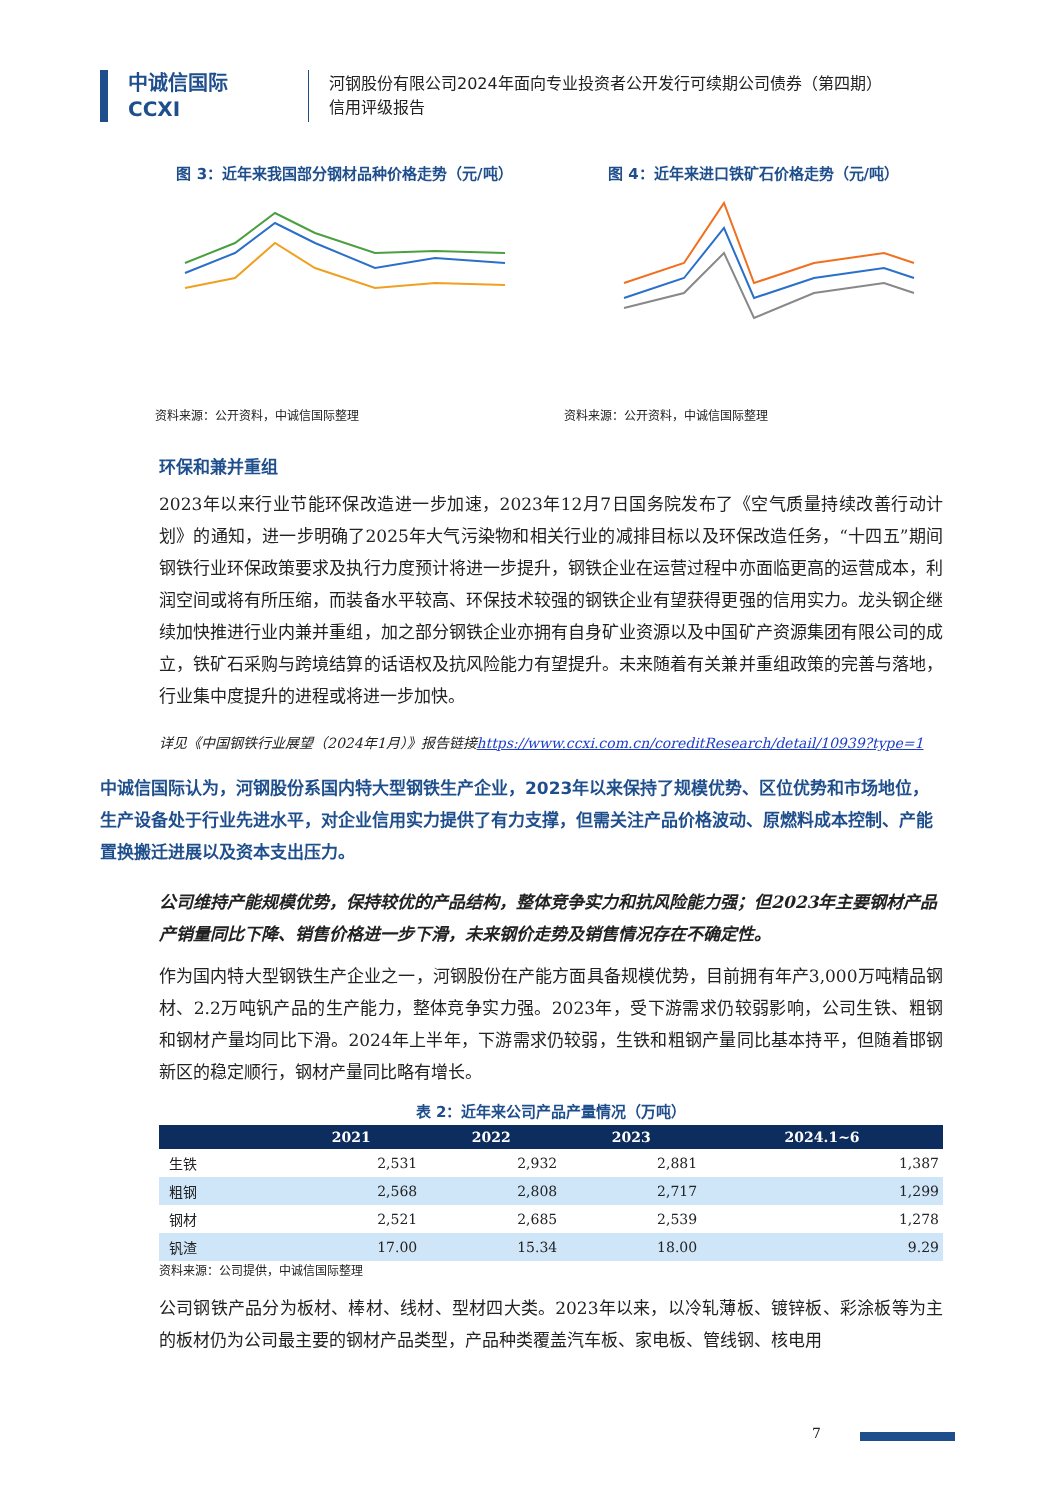中诚信国际
CCXI
河钢股份有限公司2024年面向专业投资者公开发行可续期公司债券（第四期）
信用评级报告
图 3：近年来我国部分钢材品种价格走势（元/吨）
资料来源：公开资料，中诚信国际整理
图 4：近年来进口铁矿石价格走势（元/吨）
资料来源：公开资料，中诚信国际整理
环保和兼并重组
2023年以来行业节能环保改造进一步加速，2023年12月7日国务院发布了《空气质量持续改善行动计划》的通知，进一步明确了2025年大气污染物和相关行业的减排目标以及环保改造任务，“十四五”期间钢铁行业环保政策要求及执行力度预计将进一步提升，钢铁企业在运营过程中亦面临更高的运营成本，利润空间或将有所压缩，而装备水平较高、环保技术较强的钢铁企业有望获得更强的信用实力。龙头钢企继续加快推进行业内兼并重组，加之部分钢铁企业亦拥有自身矿业资源以及中国矿产资源集团有限公司的成立，铁矿石采购与跨境结算的话语权及抗风险能力有望提升。未来随着有关兼并重组政策的完善与落地，行业集中度提升的进程或将进一步加快。
详见《中国钢铁行业展望（2024年1月）》报告链接https://www.ccxi.com.cn/coreditResearch/detail/10939?type=1
中诚信国际认为，河钢股份系国内特大型钢铁生产企业，2023年以来保持了规模优势、区位优势和市场地位，生产设备处于行业先进水平，对企业信用实力提供了有力支撑，但需关注产品价格波动、原燃料成本控制、产能置换搬迁进展以及资本支出压力。
公司维持产能规模优势，保持较优的产品结构，整体竞争实力和抗风险能力强；但2023年主要钢材产品产销量同比下降、销售价格进一步下滑，未来钢价走势及销售情况存在不确定性。
作为国内特大型钢铁生产企业之一，河钢股份在产能方面具备规模优势，目前拥有年产3,000万吨精品钢材、2.2万吨钒产品的生产能力，整体竞争实力强。2023年，受下游需求仍较弱影响，公司生铁、粗钢和钢材产量均同比下滑。2024年上半年，下游需求仍较弱，生铁和粗钢产量同比基本持平，但随着邯钢新区的稳定顺行，钢材产量同比略有增长。
表 2：近年来公司产品产量情况（万吨）
| | 2021 | 2022 | 2023 | 2024.1~6 |
| --- | --- | --- | --- | --- |
| 生铁 | 2,531 | 2,932 | 2,881 | 1,387 |
| 粗钢 | 2,568 | 2,808 | 2,717 | 1,299 |
| 钢材 | 2,521 | 2,685 | 2,539 | 1,278 |
| 钒渣 | 17.00 | 15.34 | 18.00 | 9.29 |
资料来源：公司提供，中诚信国际整理
公司钢铁产品分为板材、棒材、线材、型材四大类。2023年以来，以冷轧薄板、镀锌板、彩涂板等为主的板材仍为公司最主要的钢材产品类型，产品种类覆盖汽车板、家电板、管线钢、核电用
7